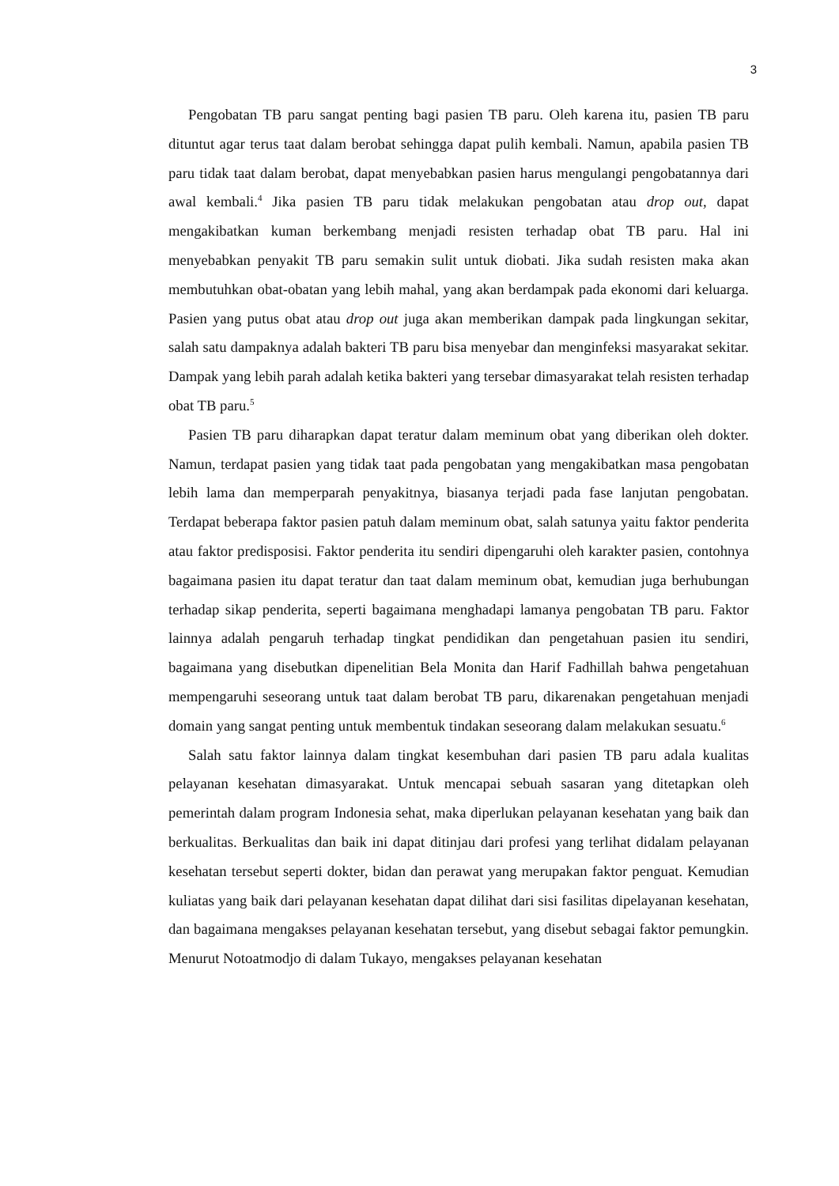3
Pengobatan TB paru sangat penting bagi pasien TB paru. Oleh karena itu, pasien TB paru dituntut agar terus taat dalam berobat sehingga dapat pulih kembali. Namun, apabila pasien TB paru tidak taat dalam berobat, dapat menyebabkan pasien harus mengulangi pengobatannya dari awal kembali.<sup>4</sup> Jika pasien TB paru tidak melakukan pengobatan atau drop out, dapat mengakibatkan kuman berkembang menjadi resisten terhadap obat TB paru. Hal ini menyebabkan penyakit TB paru semakin sulit untuk diobati. Jika sudah resisten maka akan membutuhkan obat-obatan yang lebih mahal, yang akan berdampak pada ekonomi dari keluarga. Pasien yang putus obat atau drop out juga akan memberikan dampak pada lingkungan sekitar, salah satu dampaknya adalah bakteri TB paru bisa menyebar dan menginfeksi masyarakat sekitar. Dampak yang lebih parah adalah ketika bakteri yang tersebar dimasyarakat telah resisten terhadap obat TB paru.<sup>5</sup>
Pasien TB paru diharapkan dapat teratur dalam meminum obat yang diberikan oleh dokter. Namun, terdapat pasien yang tidak taat pada pengobatan yang mengakibatkan masa pengobatan lebih lama dan memperparah penyakitnya, biasanya terjadi pada fase lanjutan pengobatan. Terdapat beberapa faktor pasien patuh dalam meminum obat, salah satunya yaitu faktor penderita atau faktor predisposisi. Faktor penderita itu sendiri dipengaruhi oleh karakter pasien, contohnya bagaimana pasien itu dapat teratur dan taat dalam meminum obat, kemudian juga berhubungan terhadap sikap penderita, seperti bagaimana menghadapi lamanya pengobatan TB paru. Faktor lainnya adalah pengaruh terhadap tingkat pendidikan dan pengetahuan pasien itu sendiri, bagaimana yang disebutkan dipenelitian Bela Monita dan Harif Fadhillah bahwa pengetahuan mempengaruhi seseorang untuk taat dalam berobat TB paru, dikarenakan pengetahuan menjadi domain yang sangat penting untuk membentuk tindakan seseorang dalam melakukan sesuatu.<sup>6</sup>
Salah satu faktor lainnya dalam tingkat kesembuhan dari pasien TB paru adala kualitas pelayanan kesehatan dimasyarakat. Untuk mencapai sebuah sasaran yang ditetapkan oleh pemerintah dalam program Indonesia sehat, maka diperlukan pelayanan kesehatan yang baik dan berkualitas. Berkualitas dan baik ini dapat ditinjau dari profesi yang terlihat didalam pelayanan kesehatan tersebut seperti dokter, bidan dan perawat yang merupakan faktor penguat. Kemudian kuliatas yang baik dari pelayanan kesehatan dapat dilihat dari sisi fasilitas dipelayanan kesehatan, dan bagaimana mengakses pelayanan kesehatan tersebut, yang disebut sebagai faktor pemungkin. Menurut Notoatmodjo di dalam Tukayo, mengakses pelayanan kesehatan